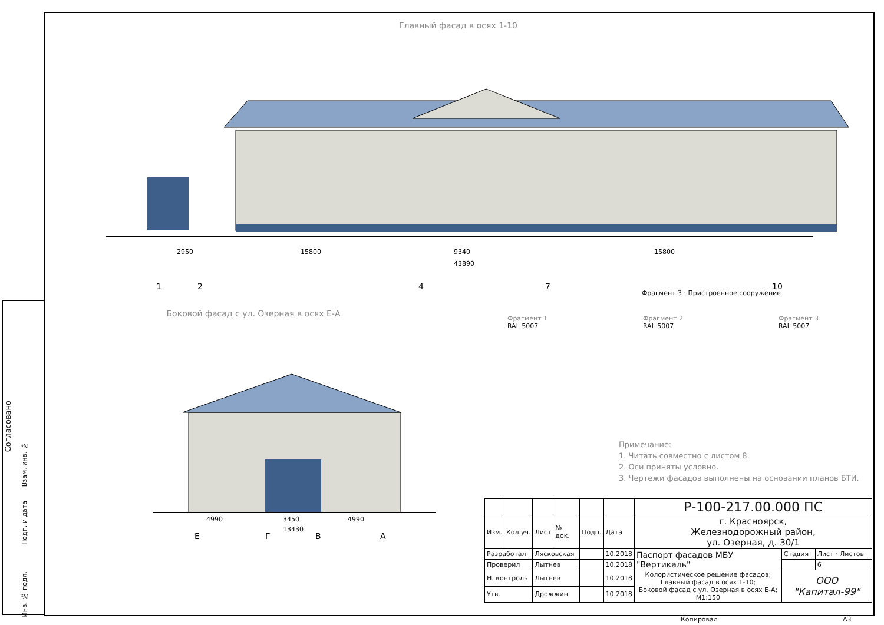Главный фасад в осях 1-10
2950
15800
9340
15800
43890
1
2
4
7
10
Фрагмент 3 · Пристроенное сооружение
Боковой фасад с ул. Озерная в осях Е-А
4990
3450
4990
13430
Е
Г
В
А
Фрагмент 1
RAL 5007
Фрагмент 2
RAL 5007
Фрагмент 3
RAL 5007
Примечание:
1. Читать совместно с листом 8.
2. Оси приняты условно.
3. Чертежи фасадов выполнены на основании планов БТИ.
Согласовано
Взам. инв. №
Подп. и дата
Инв. № подл.
| | | | | | | Р-100-217.00.000 ПС | | |
| Изм. | Кол.уч. | Лист | № док. | Подп. | Дата | г. Красноярск, Железнодорожный район, ул. Озерная, д. 30/1 | | |
| Разработал | | Лясковская | | | 10.2018 | Паспорт фасадов МБУ "Вертикаль" | Стадия | Лист · Листов |
| Проверил | | Лытнев | | | 10.2018 | | | 6 |
| Н. контроль | | Лытнев | | | 10.2018 | Колористическое решение фасадов; Главный фасад в осях 1-10; Боковой фасад с ул. Озерная в осях Е-А; М1:150 | ООО "Капитал-99" | |
| Утв. | | Дрожжин | | | 10.2018 | | | |
Копировал А3